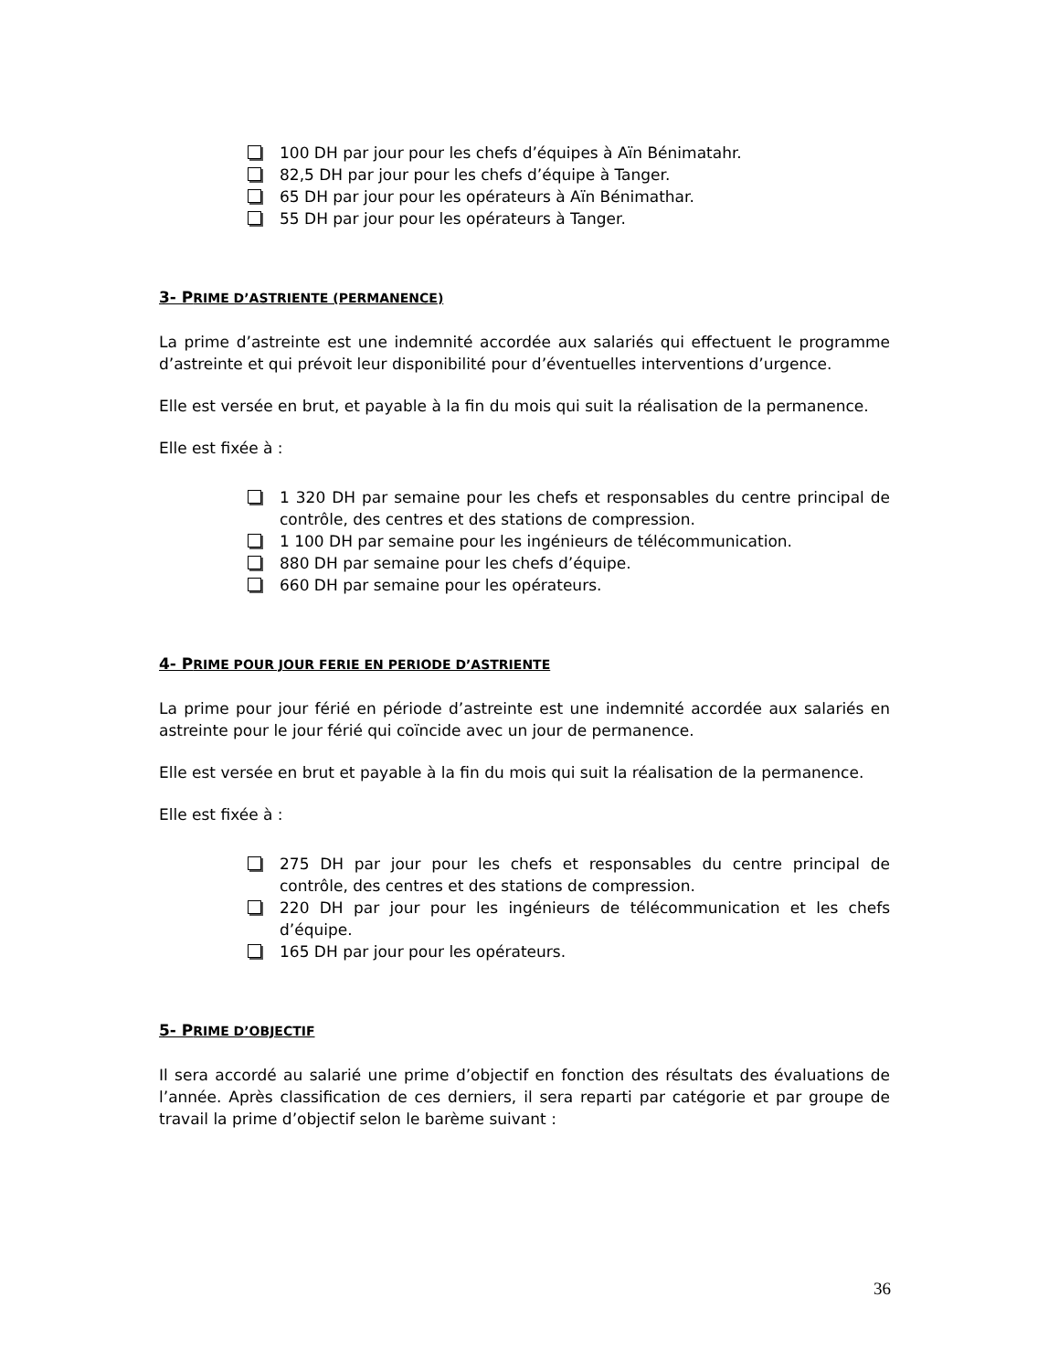100 DH par jour pour les chefs d’équipes à Aïn Bénimatahr.
82,5 DH par jour pour les chefs d’équipe à Tanger.
65 DH par jour pour les opérateurs à Aïn Bénimathar.
55 DH par jour pour les opérateurs à Tanger.
3- PRIME D’ASTRIENTE (PERMANENCE)
La prime d’astreinte est une indemnité accordée aux salariés qui effectuent le programme d’astreinte et qui prévoit leur disponibilité pour d’éventuelles interventions d’urgence.
Elle est versée en brut, et payable à la fin du mois qui suit la réalisation de la permanence.
Elle est fixée à :
1 320 DH par semaine pour les chefs et responsables du centre principal de contrôle, des centres et des stations de compression.
1 100 DH par semaine pour les ingénieurs de télécommunication.
880 DH par semaine pour les chefs d’équipe.
660 DH par semaine pour les opérateurs.
4- PRIME POUR JOUR FERIE EN PERIODE D’ASTRIENTE
La prime pour jour férié en période d’astreinte est une indemnité accordée aux salariés en astreinte pour le jour férié qui coïncide avec un jour de permanence.
Elle est versée en brut et payable à la fin du mois qui suit la réalisation de la permanence.
Elle est fixée à :
275 DH par jour pour les chefs et responsables du centre principal de contrôle, des centres et des stations de compression.
220 DH par jour pour les ingénieurs de télécommunication et les chefs d’équipe.
165 DH par jour pour les opérateurs.
5- PRIME D’OBJECTIF
Il sera accordé au salarié une prime d’objectif en fonction des résultats des évaluations de l’année. Après classification de ces derniers, il sera reparti par catégorie et par groupe de travail la prime d’objectif selon le barème suivant :
36